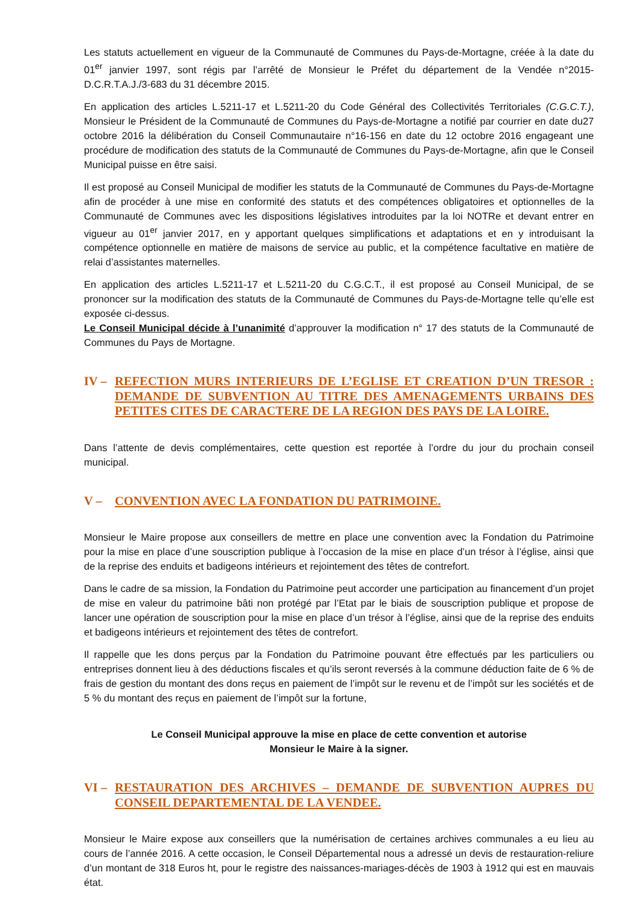Les statuts actuellement en vigueur de la Communauté de Communes du Pays-de-Mortagne, créée à la date du 01<sup>er</sup> janvier 1997, sont régis par l’arrêté de Monsieur le Préfet du département de la Vendée n°2015-D.C.R.T.A.J./3-683 du 31 décembre 2015.
En application des articles L.5211-17 et L.5211-20 du Code Général des Collectivités Territoriales (C.G.C.T.), Monsieur le Président de la Communauté de Communes du Pays-de-Mortagne a notifié par courrier en date du27 octobre 2016 la délibération du Conseil Communautaire n°16-156 en date du 12 octobre 2016 engageant une procédure de modification des statuts de la Communauté de Communes du Pays-de-Mortagne, afin que le Conseil Municipal puisse en être saisi.
Il est proposé au Conseil Municipal de modifier les statuts de la Communauté de Communes du Pays-de-Mortagne afin de procéder à une mise en conformité des statuts et des compétences obligatoires et optionnelles de la Communauté de Communes avec les dispositions législatives introduites par la loi NOTRe et devant entrer en vigueur au 01<sup>er</sup> janvier 2017, en y apportant quelques simplifications et adaptations et en y introduisant la compétence optionnelle en matière de maisons de service au public, et la compétence facultative en matière de relai d’assistantes maternelles.
En application des articles L.5211-17 et L.5211-20 du C.G.C.T., il est proposé au Conseil Municipal, de se prononcer sur la modification des statuts de la Communauté de Communes du Pays-de-Mortagne telle qu’elle est exposée ci-dessus.
Le Conseil Municipal décide à l’unanimité d’approuver la modification n° 17 des statuts de la Communauté de Communes du Pays de Mortagne.
IV – REFECTION MURS INTERIEURS DE L’EGLISE ET CREATION D’UN TRESOR : DEMANDE DE SUBVENTION AU TITRE DES AMENAGEMENTS URBAINS DES PETITES CITES DE CARACTERE DE LA REGION DES PAYS DE LA LOIRE.
Dans l’attente de devis complémentaires, cette question est reportée à l’ordre du jour du prochain conseil municipal.
V – CONVENTION AVEC LA FONDATION DU PATRIMOINE.
Monsieur le Maire propose aux conseillers de mettre en place une convention avec la Fondation du Patrimoine pour la mise en place d’une souscription publique à l’occasion de la mise en place d’un trésor à l’église, ainsi que de la reprise des enduits et badigeons intérieurs et rejointement des têtes de contrefort.
Dans le cadre de sa mission, la Fondation du Patrimoine peut accorder une participation au financement d’un projet de mise en valeur du patrimoine bâti non protégé par l’Etat par le biais de souscription publique et propose de lancer une opération de souscription pour la mise en place d’un trésor à l’église, ainsi que de la reprise des enduits et badigeons intérieurs et rejointement des têtes de contrefort.
Il rappelle que les dons perçus par la Fondation du Patrimoine pouvant être effectués par les particuliers ou entreprises donnent lieu à des déductions fiscales et qu’ils seront reversés à la commune déduction faite de 6 % de frais de gestion du montant des dons reçus en paiement de l’impôt sur le revenu et de l’impôt sur les sociétés et de 5 % du montant des reçus en paiement de l’impôt sur la fortune,
Le Conseil Municipal approuve la mise en place de cette convention et autorise
Monsieur le Maire à la signer.
VI – RESTAURATION DES ARCHIVES – DEMANDE DE SUBVENTION AUPRES DU CONSEIL DEPARTEMENTAL DE LA VENDEE.
Monsieur le Maire expose aux conseillers que la numérisation de certaines archives communales a eu lieu au cours de l’année 2016. A cette occasion, le Conseil Départemental nous a adressé un devis de restauration-reliure d’un montant de 318 Euros ht, pour le registre des naissances-mariages-décès de 1903 à 1912 qui est en mauvais état.